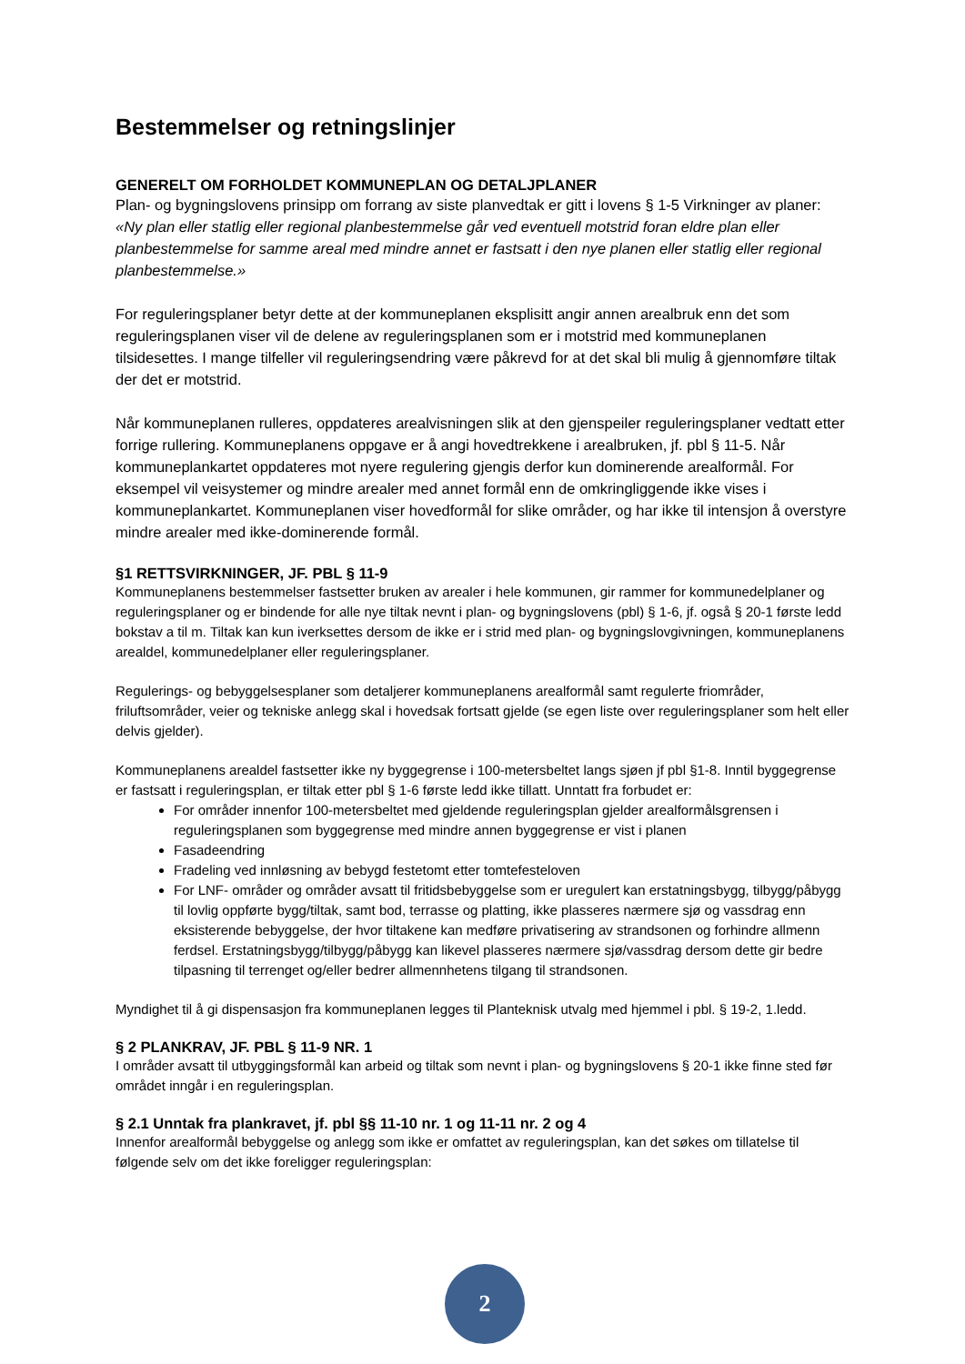Bestemmelser og retningslinjer
GENERELT OM FORHOLDET KOMMUNEPLAN OG DETALJPLANER
Plan- og bygningslovens prinsipp om forrang av siste planvedtak er gitt i lovens § 1-5 Virkninger av planer: «Ny plan eller statlig eller regional planbestemmelse går ved eventuell motstrid foran eldre plan eller planbestemmelse for samme areal med mindre annet er fastsatt i den nye planen eller statlig eller regional planbestemmelse.»
For reguleringsplaner betyr dette at der kommuneplanen eksplisitt angir annen arealbruk enn det som reguleringsplanen viser vil de delene av reguleringsplanen som er i motstrid med kommuneplanen tilsidesettes. I mange tilfeller vil reguleringsendring være påkrevd for at det skal bli mulig å gjennomføre tiltak der det er motstrid.
Når kommuneplanen rulleres, oppdateres arealvisningen slik at den gjenspeiler reguleringsplaner vedtatt etter forrige rullering. Kommuneplanens oppgave er å angi hovedtrekkene i arealbruken, jf. pbl § 11-5. Når kommuneplankartet oppdateres mot nyere regulering gjengis derfor kun dominerende arealformål. For eksempel vil veisystemer og mindre arealer med annet formål enn de omkringliggende ikke vises i kommuneplankartet. Kommuneplanen viser hovedformål for slike områder, og har ikke til intensjon å overstyre mindre arealer med ikke-dominerende formål.
§1 RETTSVIRKNINGER, JF. PBL § 11-9
Kommuneplanens bestemmelser fastsetter bruken av arealer i hele kommunen, gir rammer for kommunedelplaner og reguleringsplaner og er bindende for alle nye tiltak nevnt i plan- og bygningslovens (pbl) § 1-6, jf. også § 20-1 første ledd bokstav a til m. Tiltak kan kun iverksettes dersom de ikke er i strid med plan- og bygningslovgivningen, kommuneplanens arealdel, kommunedelplaner eller reguleringsplaner.
Regulerings- og bebyggelsesplaner som detaljerer kommuneplanens arealformål samt regulerte friområder, friluftsområder, veier og tekniske anlegg skal i hovedsak fortsatt gjelde (se egen liste over reguleringsplaner som helt eller delvis gjelder).
Kommuneplanens arealdel fastsetter ikke ny byggegrense i 100-metersbeltet langs sjøen jf pbl §1-8. Inntil byggegrense er fastsatt i reguleringsplan, er tiltak etter pbl § 1-6 første ledd ikke tillatt. Unntatt fra forbudet er:
For områder innenfor 100-metersbeltet med gjeldende reguleringsplan gjelder arealformålsgrensen i reguleringsplanen som byggegrense med mindre annen byggegrense er vist i planen
Fasadeendring
Fradeling ved innløsning av bebygd festetomt etter tomtefesteloven
For LNF- områder og områder avsatt til fritidsbebyggelse som er uregulert kan erstatningsbygg, tilbygg/påbygg til lovlig oppførte bygg/tiltak, samt bod, terrasse og platting, ikke plasseres nærmere sjø og vassdrag enn eksisterende bebyggelse, der hvor tiltakene kan medføre privatisering av strandsonen og forhindre allmenn ferdsel. Erstatningsbygg/tilbygg/påbygg kan likevel plasseres nærmere sjø/vassdrag dersom dette gir bedre tilpasning til terrenget og/eller bedrer allmennhetens tilgang til strandsonen.
Myndighet til å gi dispensasjon fra kommuneplanen legges til Planteknisk utvalg med hjemmel i pbl. § 19-2, 1.ledd.
§ 2 PLANKRAV, JF. PBL § 11-9 NR. 1
I områder avsatt til utbyggingsformål kan arbeid og tiltak som nevnt i plan- og bygningslovens § 20-1 ikke finne sted før området inngår i en reguleringsplan.
§ 2.1 Unntak fra plankravet, jf. pbl §§ 11-10 nr. 1 og 11-11 nr. 2 og 4
Innenfor arealformål bebyggelse og anlegg som ikke er omfattet av reguleringsplan, kan det søkes om tillatelse til følgende selv om det ikke foreligger reguleringsplan:
2